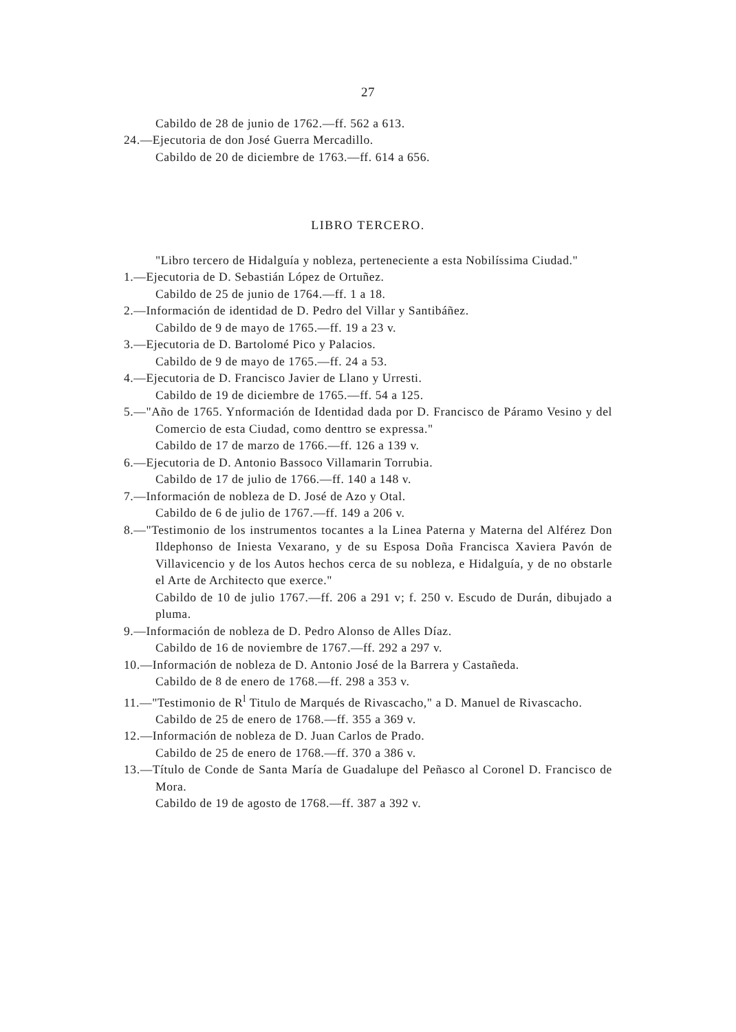27
Cabildo de 28 de junio de 1762.—ff. 562 a 613.
24.—Ejecutoria de don José Guerra Mercadillo.
Cabildo de 20 de diciembre de 1763.—ff. 614 a 656.
LIBRO TERCERO.
"Libro tercero de Hidalguía y nobleza, perteneciente a esta Nobilíssima Ciudad."
1.—Ejecutoria de D. Sebastián López de Ortuñez.
Cabildo de 25 de junio de 1764.—ff. 1 a 18.
2.—Información de identidad de D. Pedro del Villar y Santibáñez.
Cabildo de 9 de mayo de 1765.—ff. 19 a 23 v.
3.—Ejecutoria de D. Bartolomé Pico y Palacios.
Cabildo de 9 de mayo de 1765.—ff. 24 a 53.
4.—Ejecutoria de D. Francisco Javier de Llano y Urresti.
Cabildo de 19 de diciembre de 1765.—ff. 54 a 125.
5.—"Año de 1765. Ynformación de Identidad dada por D. Francisco de Páramo Vesino y del Comercio de esta Ciudad, como denttro se expressa."
Cabildo de 17 de marzo de 1766.—ff. 126 a 139 v.
6.—Ejecutoria de D. Antonio Bassoco Villamarin Torrubia.
Cabildo de 17 de julio de 1766.—ff. 140 a 148 v.
7.—Información de nobleza de D. José de Azo y Otal.
Cabildo de 6 de julio de 1767.—ff. 149 a 206 v.
8.—"Testimonio de los instrumentos tocantes a la Linea Paterna y Materna del Alférez Don Ildephonso de Iniesta Vexarano, y de su Esposa Doña Francisca Xaviera Pavón de Villavicencio y de los Autos hechos cerca de su nobleza, e Hidalguía, y de no obstarle el Arte de Architecto que exerce."
Cabildo de 10 de julio 1767.—ff. 206 a 291 v; f. 250 v. Escudo de Durán, dibujado a pluma.
9.—Información de nobleza de D. Pedro Alonso de Alles Díaz.
Cabildo de 16 de noviembre de 1767.—ff. 292 a 297 v.
10.—Información de nobleza de D. Antonio José de la Barrera y Castañeda.
Cabildo de 8 de enero de 1768.—ff. 298 a 353 v.
11.—"Testimonio de R<sup>l</sup> Titulo de Marqués de Rivascacho," a D. Manuel de Rivascacho.
Cabildo de 25 de enero de 1768.—ff. 355 a 369 v.
12.—Información de nobleza de D. Juan Carlos de Prado.
Cabildo de 25 de enero de 1768.—ff. 370 a 386 v.
13.—Título de Conde de Santa María de Guadalupe del Peñasco al Coronel D. Francisco de Mora.
Cabildo de 19 de agosto de 1768.—ff. 387 a 392 v.